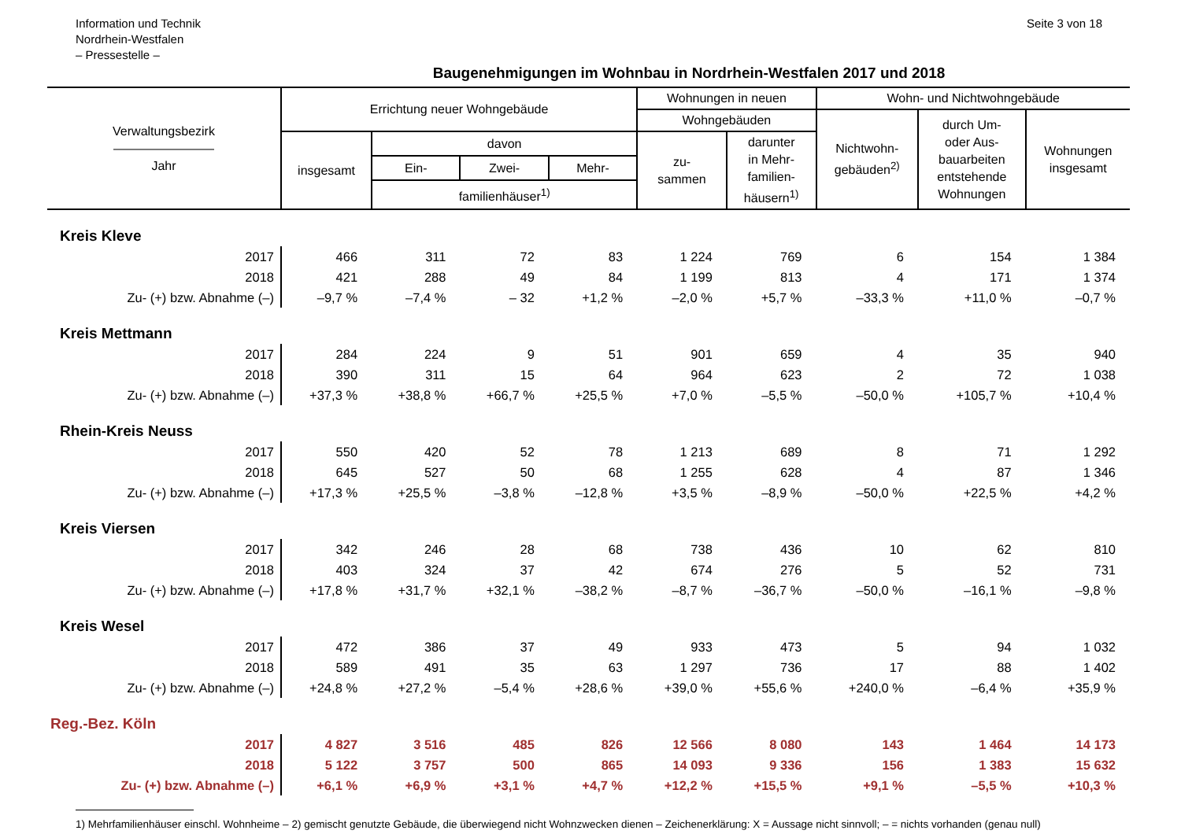Information und Technik
Nordrhein-Westfalen
– Pressestelle –
Seite 3 von 18
Baugenehmigungen im Wohnbau in Nordrhein-Westfalen 2017 und 2018
| Verwaltungsbezirk ———————— Jahr | Errichtung neuer Wohngebäude | | | | Wohnungen in neuen | | Wohn- und Nichtwohngebäude | | |
| --- | --- | --- | --- | --- | --- | --- | --- | --- | --- |
| | | | | | Wohngebäuden | | Nichtwohn- gebäuden<sup>2)</sup> | durch Um- oder Aus- bauarbeiten entstehende Wohnungen | Wohnungen insgesamt |
| | insgesamt | davon | | | zu- sammen | darunter in Mehr- familien- häusern<sup>1)</sup> | | | |
| | | Ein- | Zwei- | Mehr- | | | | | |
| | | familienhäuser<sup>1)</sup> | | | | | | | |
| Kreis Kleve | | | | | | | | | |
| 2017 | 466 | 311 | 72 | 83 | 1 224 | 769 | 6 | 154 | 1 384 |
| 2018 | 421 | 288 | 49 | 84 | 1 199 | 813 | 4 | 171 | 1 374 |
| Zu- (+) bzw. Abnahme (–) | –9,7 % | –7,4 % | – 32 | +1,2 % | –2,0 % | +5,7 % | –33,3 % | +11,0 % | –0,7 % |
| Kreis Mettmann | | | | | | | | | |
| 2017 | 284 | 224 | 9 | 51 | 901 | 659 | 4 | 35 | 940 |
| 2018 | 390 | 311 | 15 | 64 | 964 | 623 | 2 | 72 | 1 038 |
| Zu- (+) bzw. Abnahme (–) | +37,3 % | +38,8 % | +66,7 % | +25,5 % | +7,0 % | –5,5 % | –50,0 % | +105,7 % | +10,4 % |
| Rhein-Kreis Neuss | | | | | | | | | |
| 2017 | 550 | 420 | 52 | 78 | 1 213 | 689 | 8 | 71 | 1 292 |
| 2018 | 645 | 527 | 50 | 68 | 1 255 | 628 | 4 | 87 | 1 346 |
| Zu- (+) bzw. Abnahme (–) | +17,3 % | +25,5 % | –3,8 % | –12,8 % | +3,5 % | –8,9 % | –50,0 % | +22,5 % | +4,2 % |
| Kreis Viersen | | | | | | | | | |
| 2017 | 342 | 246 | 28 | 68 | 738 | 436 | 10 | 62 | 810 |
| 2018 | 403 | 324 | 37 | 42 | 674 | 276 | 5 | 52 | 731 |
| Zu- (+) bzw. Abnahme (–) | +17,8 % | +31,7 % | +32,1 % | –38,2 % | –8,7 % | –36,7 % | –50,0 % | –16,1 % | –9,8 % |
| Kreis Wesel | | | | | | | | | |
| 2017 | 472 | 386 | 37 | 49 | 933 | 473 | 5 | 94 | 1 032 |
| 2018 | 589 | 491 | 35 | 63 | 1 297 | 736 | 17 | 88 | 1 402 |
| Zu- (+) bzw. Abnahme (–) | +24,8 % | +27,2 % | –5,4 % | +28,6 % | +39,0 % | +55,6 % | +240,0 % | –6,4 % | +35,9 % |
| Reg.-Bez. Köln | | | | | | | | | |
| 2017 | 4 827 | 3 516 | 485 | 826 | 12 566 | 8 080 | 143 | 1 464 | 14 173 |
| 2018 | 5 122 | 3 757 | 500 | 865 | 14 093 | 9 336 | 156 | 1 383 | 15 632 |
| Zu- (+) bzw. Abnahme (–) | +6,1 % | +6,9 % | +3,1 % | +4,7 % | +12,2 % | +15,5 % | +9,1 % | –5,5 % | +10,3 % |
1) Mehrfamilienhäuser einschl. Wohnheime – 2) gemischt genutzte Gebäude, die überwiegend nicht Wohnzwecken dienen – Zeichenerklärung: X = Aussage nicht sinnvoll; – = nichts vorhanden (genau null)